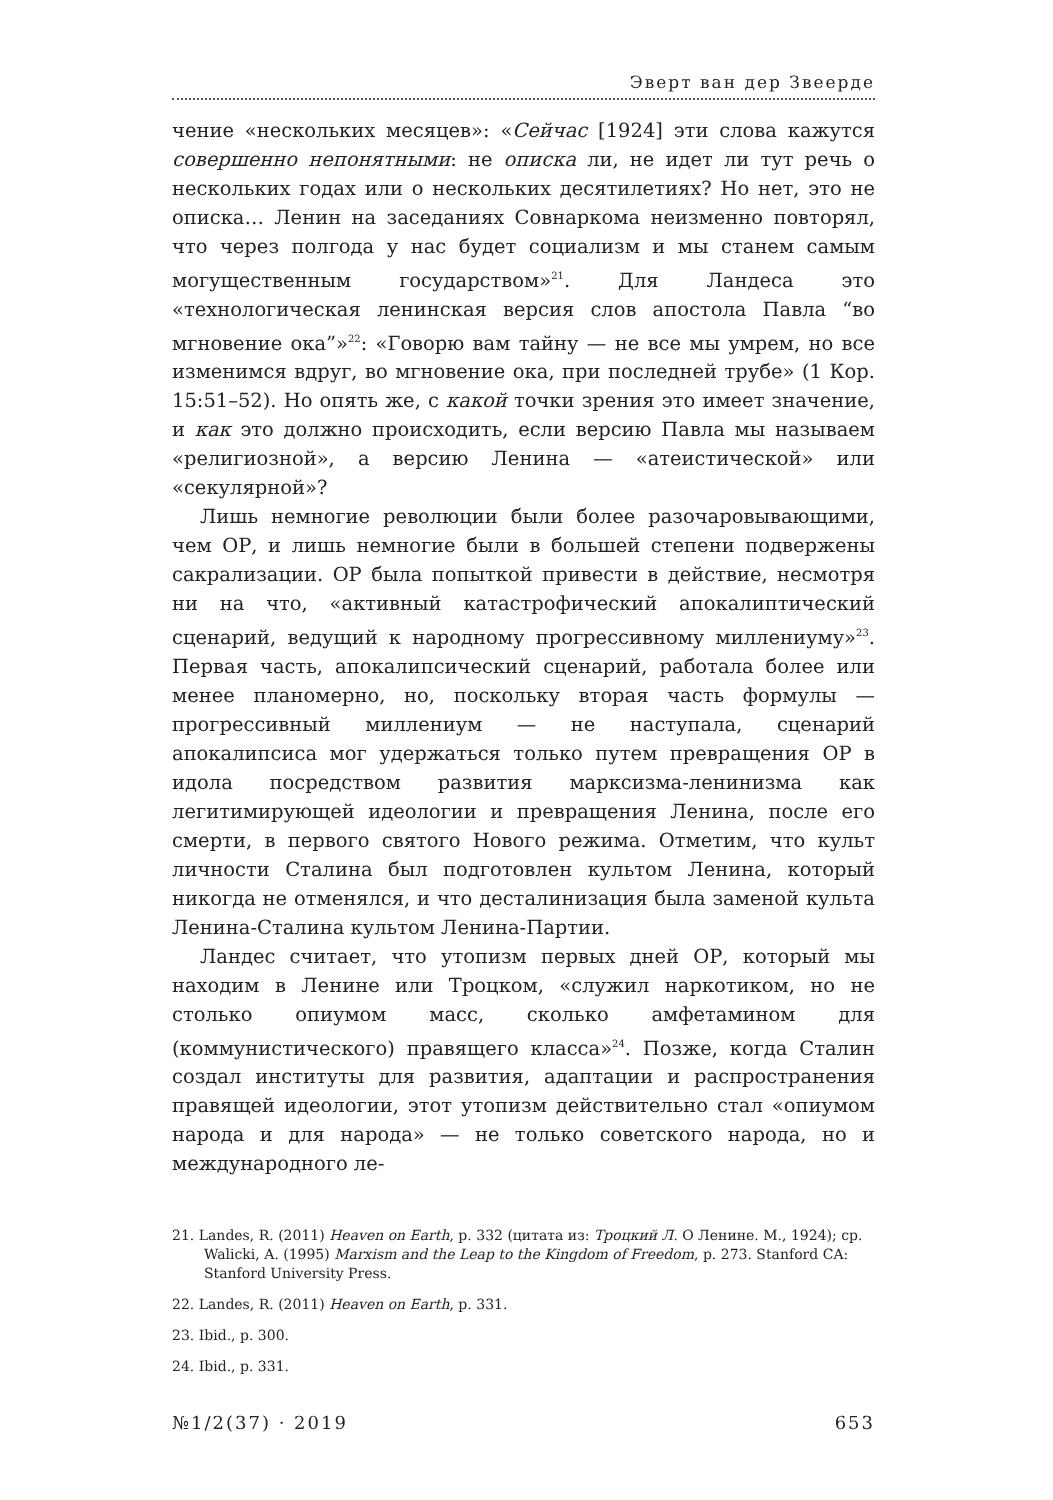Эверт ван дер Звеерде
чение «нескольких месяцев»: «Сейчас [1924] эти слова кажутся совершенно непонятными: не описка ли, не идет ли тут речь о нескольких годах или о нескольких десятилетиях? Но нет, это не описка… Ленин на заседаниях Совнаркома неизменно повторял, что через полгода у нас будет социализм и мы станем самым могущественным государством»<sup>21</sup>. Для Ландеса это «технологическая ленинская версия слов апостола Павла “во мгновение ока”»<sup>22</sup>: «Говорю вам тайну — не все мы умрем, но все изменимся вдруг, во мгновение ока, при последней трубе» (1 Кор. 15:51–52). Но опять же, с какой точки зрения это имеет значение, и как это должно происходить, если версию Павла мы называем «религиозной», а версию Ленина — «атеистической» или «секулярной»?
Лишь немногие революции были более разочаровывающими, чем ОР, и лишь немногие были в большей степени подвержены сакрализации. ОР была попыткой привести в действие, несмотря ни на что, «активный катастрофический апокалиптический сценарий, ведущий к народному прогрессивному миллениуму»<sup>23</sup>. Первая часть, апокалипсический сценарий, работала более или менее планомерно, но, поскольку вторая часть формулы — прогрессивный миллениум — не наступала, сценарий апокалипсиса мог удержаться только путем превращения ОР в идола посредством развития марксизма-ленинизма как легитимирующей идеологии и превращения Ленина, после его смерти, в первого святого Нового режима. Отметим, что культ личности Сталина был подготовлен культом Ленина, который никогда не отменялся, и что десталинизация была заменой культа Ленина-Сталина культом Ленина-Партии.
Ландес считает, что утопизм первых дней ОР, который мы находим в Ленине или Троцком, «служил наркотиком, но не столько опиумом масс, сколько амфетамином для (коммунистического) правящего класса»<sup>24</sup>. Позже, когда Сталин создал институты для развития, адаптации и распространения правящей идеологии, этот утопизм действительно стал «опиумом народа и для народа» — не только советского народа, но и международного ле-
21. Landes, R. (2011) Heaven on Earth, p. 332 (цитата из: Троцкий Л. О Ленине. М., 1924); cp. Walicki, A. (1995) Marxism and the Leap to the Kingdom of Freedom, p. 273. Stanford CA: Stanford University Press.
22. Landes, R. (2011) Heaven on Earth, p. 331.
23. Ibid., p. 300.
24. Ibid., p. 331.
№1/2(37) · 2019 653